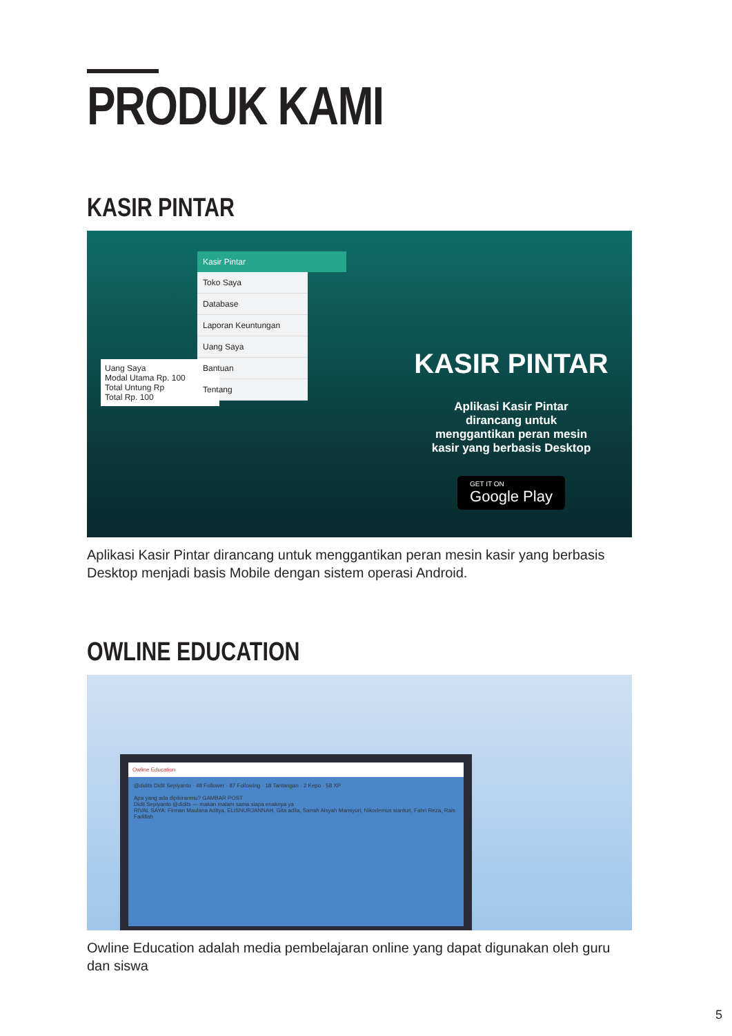PRODUK KAMI
KASIR PINTAR
Kasir Pintar
Toko Saya
Database
Laporan Keuntungan
Uang Saya
Bantuan
Tentang
Uang Saya
Modal Utama Rp. 100
Total Untung Rp
Total Rp. 100
KASIR PINTAR
Aplikasi Kasir Pintar dirancang untuk menggantikan peran mesin kasir yang berbasis Desktop
GET IT ON Google Play
Aplikasi Kasir Pintar dirancang untuk menggantikan peran mesin kasir yang berbasis Desktop menjadi basis Mobile dengan sistem operasi Android.
OWLINE EDUCATION
Owline Education
@didits Didit Sepiyanto · 48 Follower · 87 Following · 18 Tantangan · 2 Kepo · 58 XP
Apa yang ada dipikiranmu? GAMBAR POST
Didit Sepiyanto @didits — makan malam sama siapa enaknya ya
RIVAL SAYA: Firman Maulana Aditya, ELISNURJANNAH, Gita adila, Sarrah Aisyah Mansyuri, Nikodemus sianturi, Fahri Reza, Rais Fadillah
Owline Education adalah media pembelajaran online yang dapat digunakan oleh guru dan siswa
5